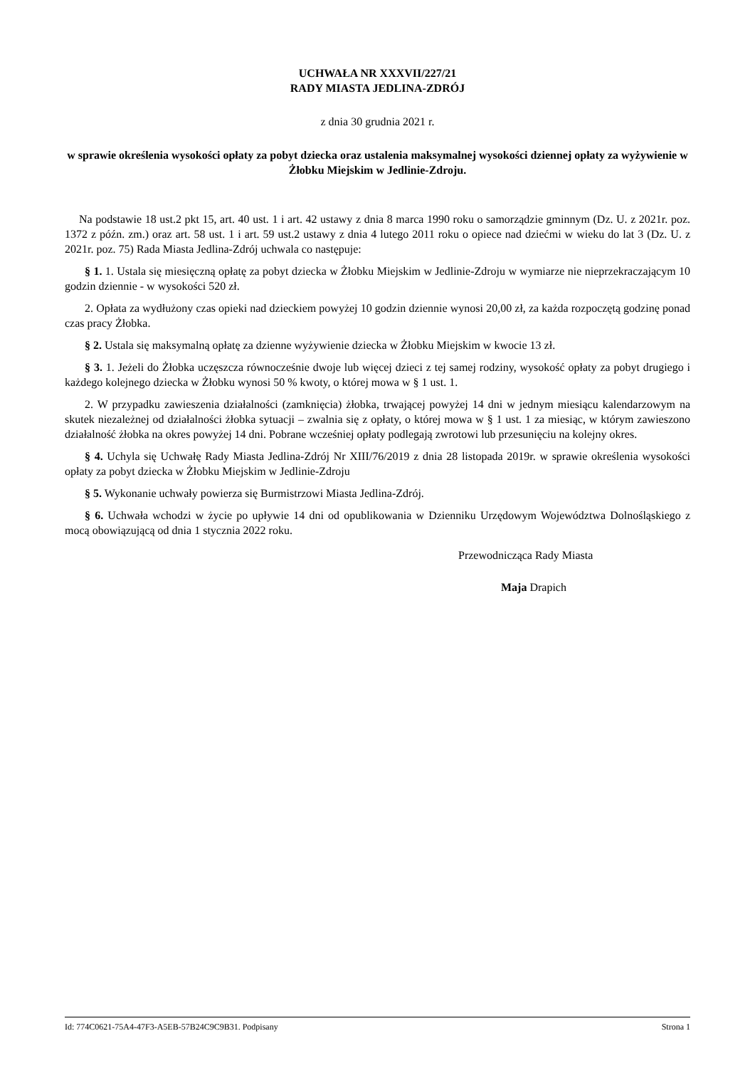UCHWAŁA NR XXXVII/227/21
RADY MIASTA JEDLINA-ZDRÓJ
z dnia 30 grudnia 2021 r.
w sprawie określenia wysokości opłaty za pobyt dziecka oraz ustalenia maksymalnej wysokości dziennej opłaty za wyżywienie w Żłobku Miejskim w Jedlinie-Zdroju.
Na podstawie 18 ust.2 pkt 15, art. 40 ust. 1 i art. 42 ustawy z dnia 8 marca 1990 roku o samorządzie gminnym (Dz. U. z 2021r. poz. 1372 z późn. zm.) oraz art. 58 ust. 1 i art. 59 ust.2 ustawy z dnia 4 lutego 2011 roku o opiece nad dziećmi w wieku do lat 3 (Dz. U. z 2021r. poz. 75) Rada Miasta Jedlina-Zdrój uchwala co następuje:
§ 1. 1. Ustala się miesięczną opłatę za pobyt dziecka w Żłobku Miejskim w Jedlinie-Zdroju w wymiarze nie nieprzekraczającym 10 godzin dziennie - w wysokości 520 zł.
2. Opłata za wydłużony czas opieki nad dzieckiem powyżej 10 godzin dziennie wynosi 20,00 zł, za każda rozpoczętą godzinę ponad czas pracy Żłobka.
§ 2. Ustala się maksymalną opłatę za dzienne wyżywienie dziecka w Żłobku Miejskim w kwocie 13 zł.
§ 3. 1. Jeżeli do Żłobka uczęszcza równocześnie dwoje lub więcej dzieci z tej samej rodziny, wysokość opłaty za pobyt drugiego i każdego kolejnego dziecka w Żłobku wynosi 50 % kwoty, o której mowa w § 1 ust. 1.
2. W przypadku zawieszenia działalności (zamknięcia) żłobka, trwającej powyżej 14 dni w jednym miesiącu kalendarzowym na skutek niezależnej od działalności żłobka sytuacji – zwalnia się z opłaty, o której mowa w § 1 ust. 1 za miesiąc, w którym zawieszono działalność żłobka na okres powyżej 14 dni. Pobrane wcześniej opłaty podlegają zwrotowi lub przesunięciu na kolejny okres.
§ 4. Uchyla się Uchwałę Rady Miasta Jedlina-Zdrój Nr XIII/76/2019 z dnia 28 listopada 2019r. w sprawie określenia wysokości opłaty za pobyt dziecka w Żłobku Miejskim w Jedlinie-Zdroju
§ 5. Wykonanie uchwały powierza się Burmistrzowi Miasta Jedlina-Zdrój.
§ 6. Uchwała wchodzi w życie po upływie 14 dni od opublikowania w Dzienniku Urzędowym Województwa Dolnośląskiego z mocą obowiązującą od dnia 1 stycznia 2022 roku.
Przewodnicząca Rady Miasta
Maja Drapich
Id: 774C0621-75A4-47F3-A5EB-57B24C9C9B31. Podpisany Strona 1